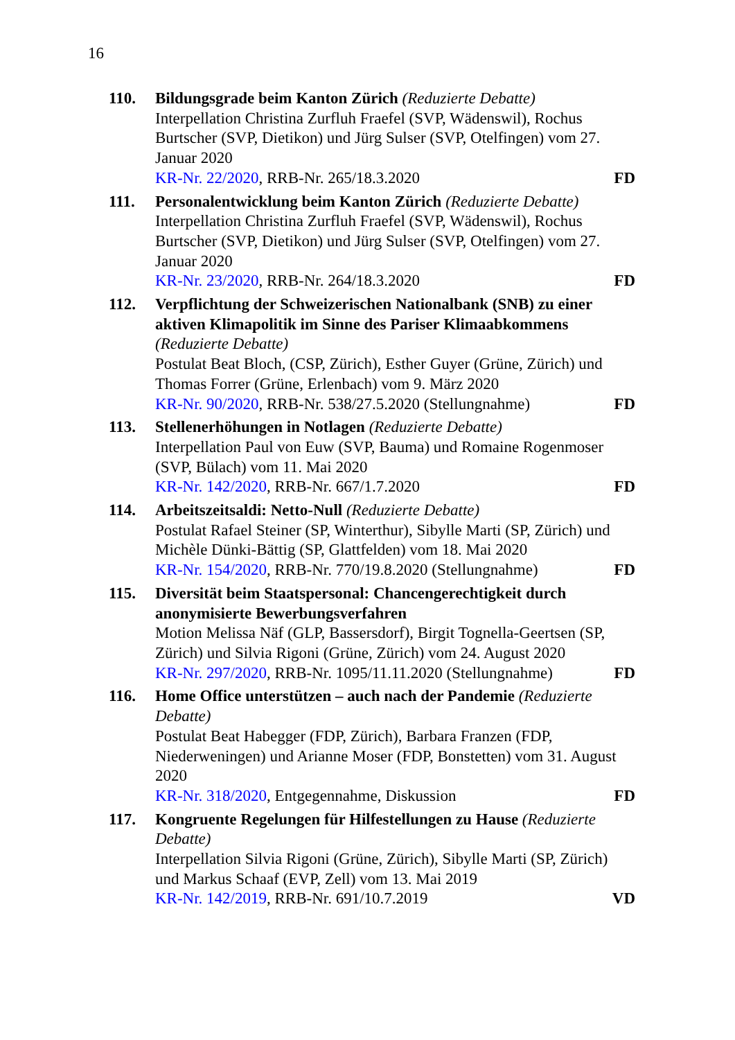16
110. Bildungsgrade beim Kanton Zürich (Reduzierte Debatte)
Interpellation Christina Zurfluh Fraefel (SVP, Wädenswil), Rochus Burtscher (SVP, Dietikon) und Jürg Sulser (SVP, Otelfingen) vom 27. Januar 2020
KR-Nr. 22/2020, RRB-Nr. 265/18.3.2020 FD
111. Personalentwicklung beim Kanton Zürich (Reduzierte Debatte)
Interpellation Christina Zurfluh Fraefel (SVP, Wädenswil), Rochus Burtscher (SVP, Dietikon) und Jürg Sulser (SVP, Otelfingen) vom 27. Januar 2020
KR-Nr. 23/2020, RRB-Nr. 264/18.3.2020 FD
112. Verpflichtung der Schweizerischen Nationalbank (SNB) zu einer aktiven Klimapolitik im Sinne des Pariser Klimaabkommens
(Reduzierte Debatte)
Postulat Beat Bloch, (CSP, Zürich), Esther Guyer (Grüne, Zürich) und Thomas Forrer (Grüne, Erlenbach) vom 9. März 2020
KR-Nr. 90/2020, RRB-Nr. 538/27.5.2020 (Stellungnahme) FD
113. Stellenerhöhungen in Notlagen (Reduzierte Debatte)
Interpellation Paul von Euw (SVP, Bauma) und Romaine Rogenmoser (SVP, Bülach) vom 11. Mai 2020
KR-Nr. 142/2020, RRB-Nr. 667/1.7.2020 FD
114. Arbeitszeitsaldi: Netto-Null (Reduzierte Debatte)
Postulat Rafael Steiner (SP, Winterthur), Sibylle Marti (SP, Zürich) und Michèle Dünki-Bättig (SP, Glattfelden) vom 18. Mai 2020
KR-Nr. 154/2020, RRB-Nr. 770/19.8.2020 (Stellungnahme) FD
115. Diversität beim Staatspersonal: Chancengerechtigkeit durch anonymisierte Bewerbungsverfahren
Motion Melissa Näf (GLP, Bassersdorf), Birgit Tognella-Geertsen (SP, Zürich) und Silvia Rigoni (Grüne, Zürich) vom 24. August 2020
KR-Nr. 297/2020, RRB-Nr. 1095/11.11.2020 (Stellungnahme) FD
116. Home Office unterstützen – auch nach der Pandemie (Reduzierte Debatte)
Postulat Beat Habegger (FDP, Zürich), Barbara Franzen (FDP, Niederweningen) und Arianne Moser (FDP, Bonstetten) vom 31. August 2020
KR-Nr. 318/2020, Entgegennahme, Diskussion FD
117. Kongruente Regelungen für Hilfestellungen zu Hause (Reduzierte Debatte)
Interpellation Silvia Rigoni (Grüne, Zürich), Sibylle Marti (SP, Zürich) und Markus Schaaf (EVP, Zell) vom 13. Mai 2019
KR-Nr. 142/2019, RRB-Nr. 691/10.7.2019 VD